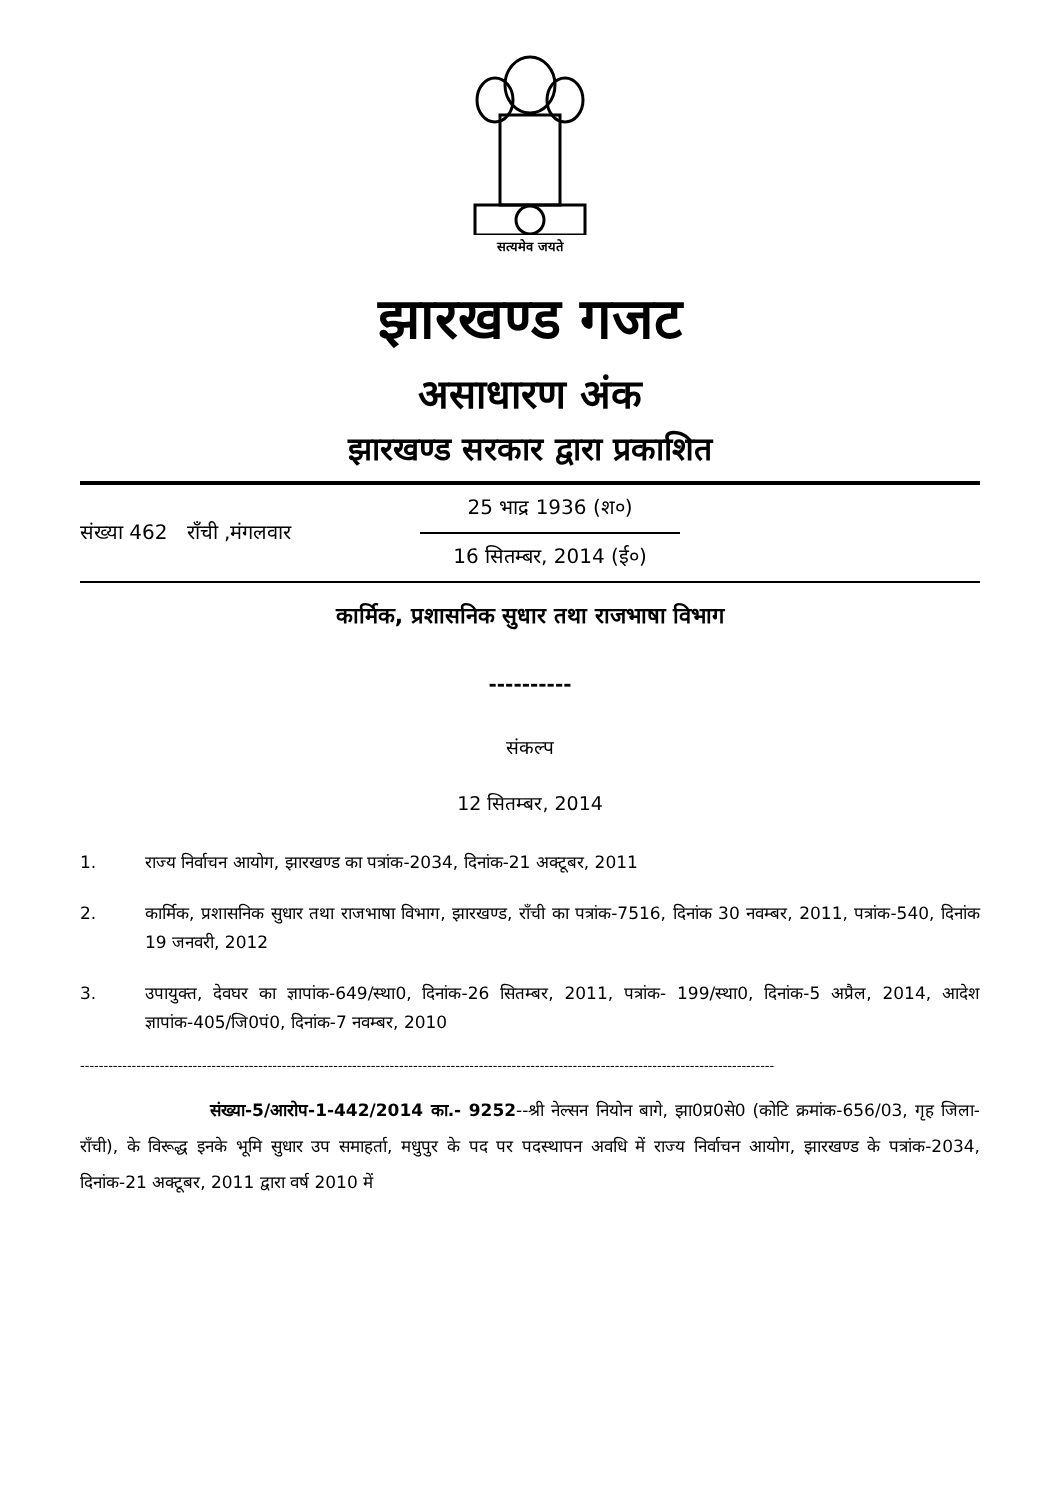सत्यमेव जयते
झारखण्ड गजट
असाधारण अंक
झारखण्ड सरकार द्वारा प्रकाशित
संख्या 462 राँची ,मंगलवार
25 भाद्र 1936 (श०)
16 सितम्बर, 2014 (ई०)
कार्मिक, प्रशासनिक सुधार तथा राजभाषा विभाग
----------
संकल्प
12 सितम्बर, 2014
1. राज्य निर्वाचन आयोग, झारखण्ड का पत्रांक-2034, दिनांक-21 अक्टूबर, 2011
2. कार्मिक, प्रशासनिक सुधार तथा राजभाषा विभाग, झारखण्ड, राँची का पत्रांक-7516, दिनांक 30 नवम्बर, 2011, पत्रांक-540, दिनांक 19 जनवरी, 2012
3. उपायुक्त, देवघर का ज्ञापांक-649/स्था0, दिनांक-26 सितम्बर, 2011, पत्रांक- 199/स्था0, दिनांक-5 अप्रैल, 2014, आदेश ज्ञापांक-405/जि0पं0, दिनांक-7 नवम्बर, 2010
----------------------------------------------------------------------------------------------------------------------------------------------------
संख्या-5/आरोप-1-442/2014 का.- 9252--श्री नेल्सन नियोन बागे, झा0प्र0से0 (कोटि क्रमांक-656/03, गृह जिला- राँची), के विरूद्ध इनके भूमि सुधार उप समाहर्ता, मधुपुर के पद पर पदस्थापन अवधि में राज्य निर्वाचन आयोग, झारखण्ड के पत्रांक-2034, दिनांक-21 अक्टूबर, 2011 द्वारा वर्ष 2010 में